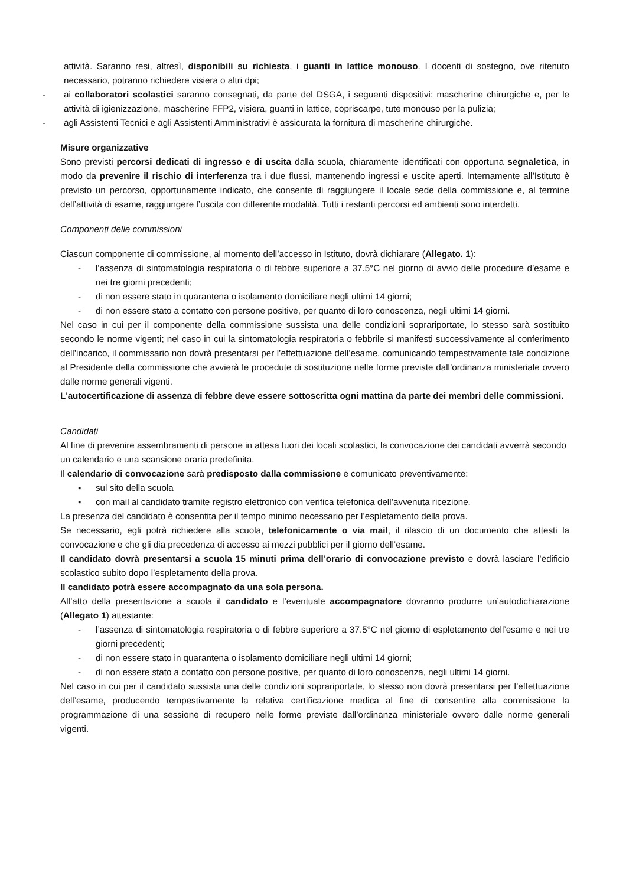attività. Saranno resi, altresì, disponibili su richiesta, i guanti in lattice monouso. I docenti di sostegno, ove ritenuto necessario, potranno richiedere visiera o altri dpi;
- ai collaboratori scolastici saranno consegnati, da parte del DSGA, i seguenti dispositivi: mascherine chirurgiche e, per le attività di igienizzazione, mascherine FFP2, visiera, guanti in lattice, copriscarpe, tute monouso per la pulizia;
- agli Assistenti Tecnici e agli Assistenti Amministrativi è assicurata la fornitura di mascherine chirurgiche.
Misure organizzative
Sono previsti percorsi dedicati di ingresso e di uscita dalla scuola, chiaramente identificati con opportuna segnaletica, in modo da prevenire il rischio di interferenza tra i due flussi, mantenendo ingressi e uscite aperti. Internamente all’Istituto è previsto un percorso, opportunamente indicato, che consente di raggiungere il locale sede della commissione e, al termine dell’attività di esame, raggiungere l’uscita con differente modalità. Tutti i restanti percorsi ed ambienti sono interdetti.
Componenti delle commissioni
Ciascun componente di commissione, al momento dell’accesso in Istituto, dovrà dichiarare (Allegato. 1):
- l’assenza di sintomatologia respiratoria o di febbre superiore a 37.5°C nel giorno di avvio delle procedure d’esame e nei tre giorni precedenti;
- di non essere stato in quarantena o isolamento domiciliare negli ultimi 14 giorni;
- di non essere stato a contatto con persone positive, per quanto di loro conoscenza, negli ultimi 14 giorni.
Nel caso in cui per il componente della commissione sussista una delle condizioni soprariportate, lo stesso sarà sostituito secondo le norme vigenti; nel caso in cui la sintomatologia respiratoria o febbrile si manifesti successivamente al conferimento dell’incarico, il commissario non dovrà presentarsi per l’effettuazione dell’esame, comunicando tempestivamente tale condizione al Presidente della commissione che avvierà le procedute di sostituzione nelle forme previste dall’ordinanza ministeriale ovvero dalle norme generali vigenti.
L’autocertificazione di assenza di febbre deve essere sottoscritta ogni mattina da parte dei membri delle commissioni.
Candidati
Al fine di prevenire assembramenti di persone in attesa fuori dei locali scolastici, la convocazione dei candidati avverrà secondo un calendario e una scansione oraria predefinita.
Il calendario di convocazione sarà predisposto dalla commissione e comunicato preventivamente:
▪ sul sito della scuola
▪ con mail al candidato tramite registro elettronico con verifica telefonica dell’avvenuta ricezione.
La presenza del candidato è consentita per il tempo minimo necessario per l’espletamento della prova.
Se necessario, egli potrà richiedere alla scuola, telefonicamente o via mail, il rilascio di un documento che attesti la convocazione e che gli dia precedenza di accesso ai mezzi pubblici per il giorno dell’esame.
Il candidato dovrà presentarsi a scuola 15 minuti prima dell’orario di convocazione previsto e dovrà lasciare l’edificio scolastico subito dopo l’espletamento della prova.
Il candidato potrà essere accompagnato da una sola persona.
All’atto della presentazione a scuola il candidato e l’eventuale accompagnatore dovranno produrre un’autodichiarazione (Allegato 1) attestante:
- l’assenza di sintomatologia respiratoria o di febbre superiore a 37.5°C nel giorno di espletamento dell’esame e nei tre giorni precedenti;
- di non essere stato in quarantena o isolamento domiciliare negli ultimi 14 giorni;
- di non essere stato a contatto con persone positive, per quanto di loro conoscenza, negli ultimi 14 giorni.
Nel caso in cui per il candidato sussista una delle condizioni soprariportate, lo stesso non dovrà presentarsi per l’effettuazione dell’esame, producendo tempestivamente la relativa certificazione medica al fine di consentire alla commissione la programmazione di una sessione di recupero nelle forme previste dall’ordinanza ministeriale ovvero dalle norme generali vigenti.